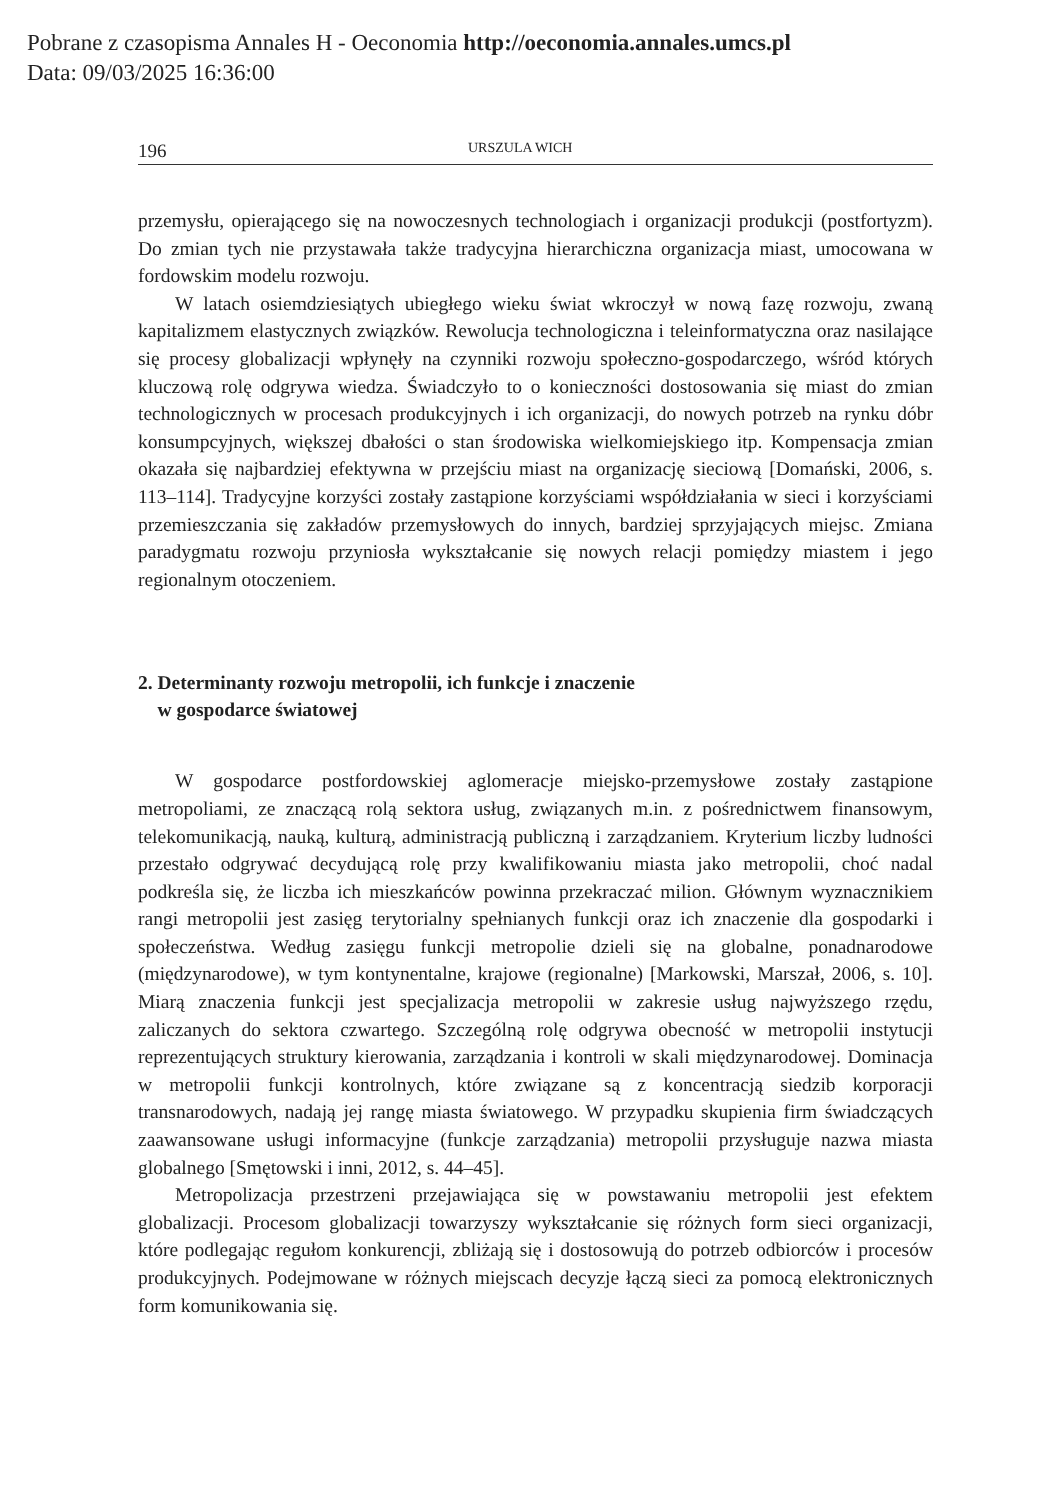Pobrane z czasopisma Annales H - Oeconomia http://oeconomia.annales.umcs.pl
Data: 09/03/2025 16:36:00
196 URSZULA WICH
przemysłu, opierającego się na nowoczesnych technologiach i organizacji produkcji (postfortyzm). Do zmian tych nie przystawała także tradycyjna hierarchiczna organizacja miast, umocowana w fordowskim modelu rozwoju.
W latach osiemdziesiątych ubiegłego wieku świat wkroczył w nową fazę rozwoju, zwaną kapitalizmem elastycznych związków. Rewolucja technologiczna i teleinformatyczna oraz nasilające się procesy globalizacji wpłynęły na czynniki rozwoju społeczno-gospodarczego, wśród których kluczową rolę odgrywa wiedza. Świadczyło to o konieczności dostosowania się miast do zmian technologicznych w procesach produkcyjnych i ich organizacji, do nowych potrzeb na rynku dóbr konsumpcyjnych, większej dbałości o stan środowiska wielkomiejskiego itp. Kompensacja zmian okazała się najbardziej efektywna w przejściu miast na organizację sieciową [Domański, 2006, s. 113–114]. Tradycyjne korzyści zostały zastąpione korzyściami współdziałania w sieci i korzyściami przemieszczania się zakładów przemysłowych do innych, bardziej sprzyjających miejsc. Zmiana paradygmatu rozwoju przyniosła wykształcanie się nowych relacji pomiędzy miastem i jego regionalnym otoczeniem.
2. Determinanty rozwoju metropolii, ich funkcje i znaczenie
w gospodarce światowej
W gospodarce postfordowskiej aglomeracje miejsko-przemysłowe zostały zastąpione metropoliami, ze znaczącą rolą sektora usług, związanych m.in. z pośrednictwem finansowym, telekomunikacją, nauką, kulturą, administracją publiczną i zarządzaniem. Kryterium liczby ludności przestało odgrywać decydującą rolę przy kwalifikowaniu miasta jako metropolii, choć nadal podkreśla się, że liczba ich mieszkańców powinna przekraczać milion. Głównym wyznacznikiem rangi metropolii jest zasięg terytorialny spełnianych funkcji oraz ich znaczenie dla gospodarki i społeczeństwa. Według zasięgu funkcji metropolie dzieli się na globalne, ponadnarodowe (międzynarodowe), w tym kontynentalne, krajowe (regionalne) [Markowski, Marszał, 2006, s. 10]. Miarą znaczenia funkcji jest specjalizacja metropolii w zakresie usług najwyższego rzędu, zaliczanych do sektora czwartego. Szczególną rolę odgrywa obecność w metropolii instytucji reprezentujących struktury kierowania, zarządzania i kontroli w skali międzynarodowej. Dominacja w metropolii funkcji kontrolnych, które związane są z koncentracją siedzib korporacji transnarodowych, nadają jej rangę miasta światowego. W przypadku skupienia firm świadczących zaawansowane usługi informacyjne (funkcje zarządzania) metropolii przysługuje nazwa miasta globalnego [Smętowski i inni, 2012, s. 44–45].
Metropolizacja przestrzeni przejawiająca się w powstawaniu metropolii jest efektem globalizacji. Procesom globalizacji towarzyszy wykształcanie się różnych form sieci organizacji, które podlegając regułom konkurencji, zbliżają się i dostosowują do potrzeb odbiorców i procesów produkcyjnych. Podejmowane w różnych miejscach decyzje łączą sieci za pomocą elektronicznych form komunikowania się.